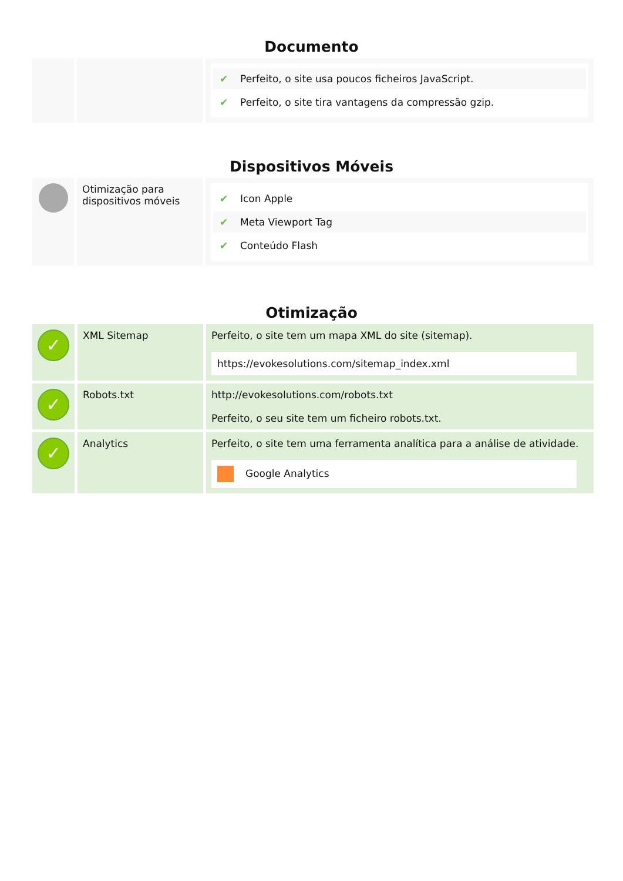Documento
| | | ✔ Perfeito, o site usa poucos ficheiros JavaScript. ✔ Perfeito, o site tira vantagens da compressão gzip. |
Dispositivos Móveis
| | Otimização para dispositivos móveis | ✔ Icon Apple ✔ Meta Viewport Tag ✔ Conteúdo Flash |
Otimização
| ✓ | XML Sitemap | Perfeito, o site tem um mapa XML do site (sitemap). https://evokesolutions.com/sitemap_index.xml |
| ✓ | Robots.txt | http://evokesolutions.com/robots.txt Perfeito, o seu site tem um ficheiro robots.txt. |
| ✓ | Analytics | Perfeito, o site tem uma ferramenta analítica para a análise de atividade. Google Analytics |